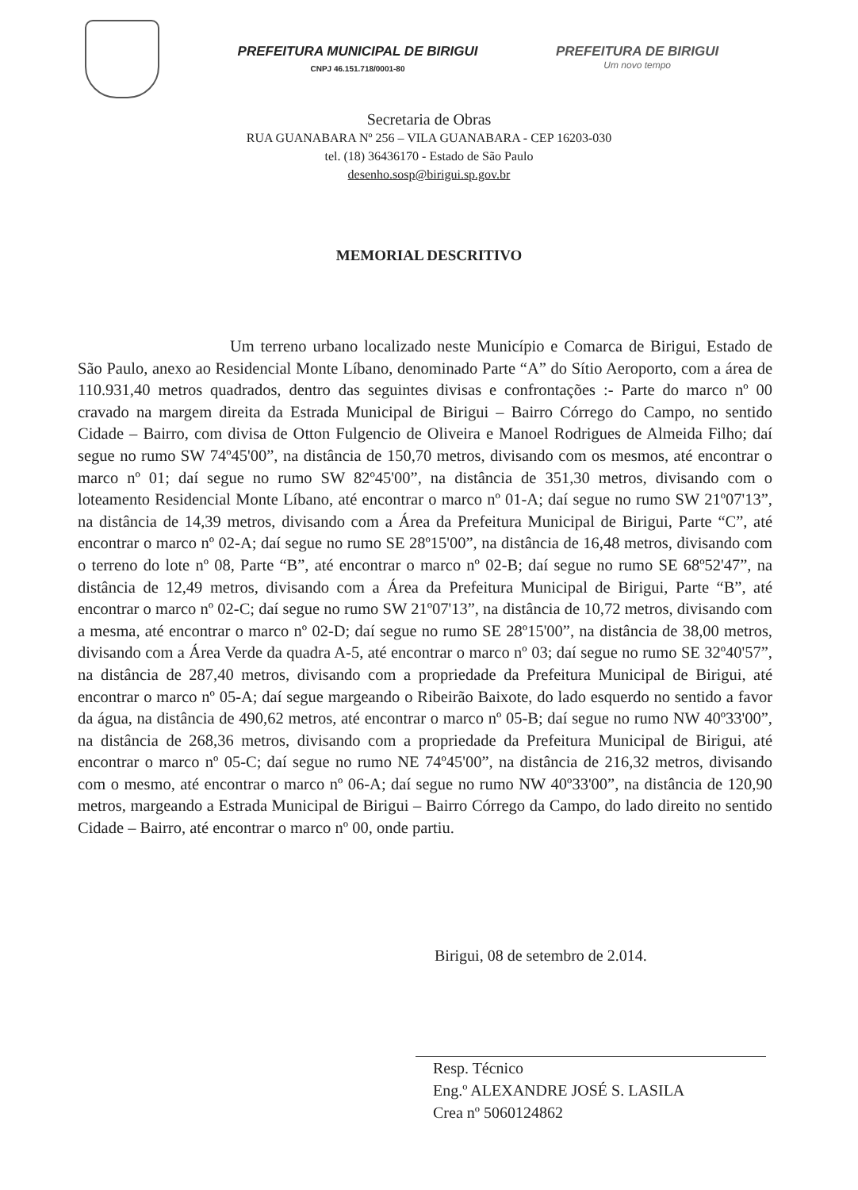PREFEITURA MUNICIPAL DE BIRIGUI
CNPJ 46.151.718/0001-80
PREFEITURA DE BIRIGUI
Um novo tempo
Secretaria de Obras
RUA GUANABARA Nº 256 – VILA GUANABARA - CEP 16203-030
tel. (18) 36436170 - Estado de São Paulo
desenho.sosp@birigui.sp.gov.br
MEMORIAL DESCRITIVO
Um terreno urbano localizado neste Município e Comarca de Birigui, Estado de São Paulo, anexo ao Residencial Monte Líbano, denominado Parte “A” do Sítio Aeroporto, com a área de 110.931,40 metros quadrados, dentro das seguintes divisas e confrontações :- Parte do marco nº 00 cravado na margem direita da Estrada Municipal de Birigui – Bairro Córrego do Campo, no sentido Cidade – Bairro, com divisa de Otton Fulgencio de Oliveira e Manoel Rodrigues de Almeida Filho; daí segue no rumo SW 74º45'00”, na distância de 150,70 metros, divisando com os mesmos, até encontrar o marco nº 01; daí segue no rumo SW 82º45'00”, na distância de 351,30 metros, divisando com o loteamento Residencial Monte Líbano, até encontrar o marco nº 01-A; daí segue no rumo SW 21º07'13”, na distância de 14,39 metros, divisando com a Área da Prefeitura Municipal de Birigui, Parte “C”, até encontrar o marco nº 02-A; daí segue no rumo SE 28º15'00”, na distância de 16,48 metros, divisando com o terreno do lote nº 08, Parte “B”, até encontrar o marco nº 02-B; daí segue no rumo SE 68º52'47”, na distância de 12,49 metros, divisando com a Área da Prefeitura Municipal de Birigui, Parte “B”, até encontrar o marco nº 02-C; daí segue no rumo SW 21º07'13”, na distância de 10,72 metros, divisando com a mesma, até encontrar o marco nº 02-D; daí segue no rumo SE 28º15'00”, na distância de 38,00 metros, divisando com a Área Verde da quadra A-5, até encontrar o marco nº 03; daí segue no rumo SE 32º40'57”, na distância de 287,40 metros, divisando com a propriedade da Prefeitura Municipal de Birigui, até encontrar o marco nº 05-A; daí segue margeando o Ribeirão Baixote, do lado esquerdo no sentido a favor da água, na distância de 490,62 metros, até encontrar o marco nº 05-B; daí segue no rumo NW 40º33'00”, na distância de 268,36 metros, divisando com a propriedade da Prefeitura Municipal de Birigui, até encontrar o marco nº 05-C; daí segue no rumo NE 74º45'00”, na distância de 216,32 metros, divisando com o mesmo, até encontrar o marco nº 06-A; daí segue no rumo NW 40º33'00”, na distância de 120,90 metros, margeando a Estrada Municipal de Birigui – Bairro Córrego da Campo, do lado direito no sentido Cidade – Bairro, até encontrar o marco nº 00, onde partiu.
Birigui, 08 de setembro de 2.014.
Resp. Técnico
Eng.º ALEXANDRE JOSÉ S. LASILA
Crea nº 5060124862